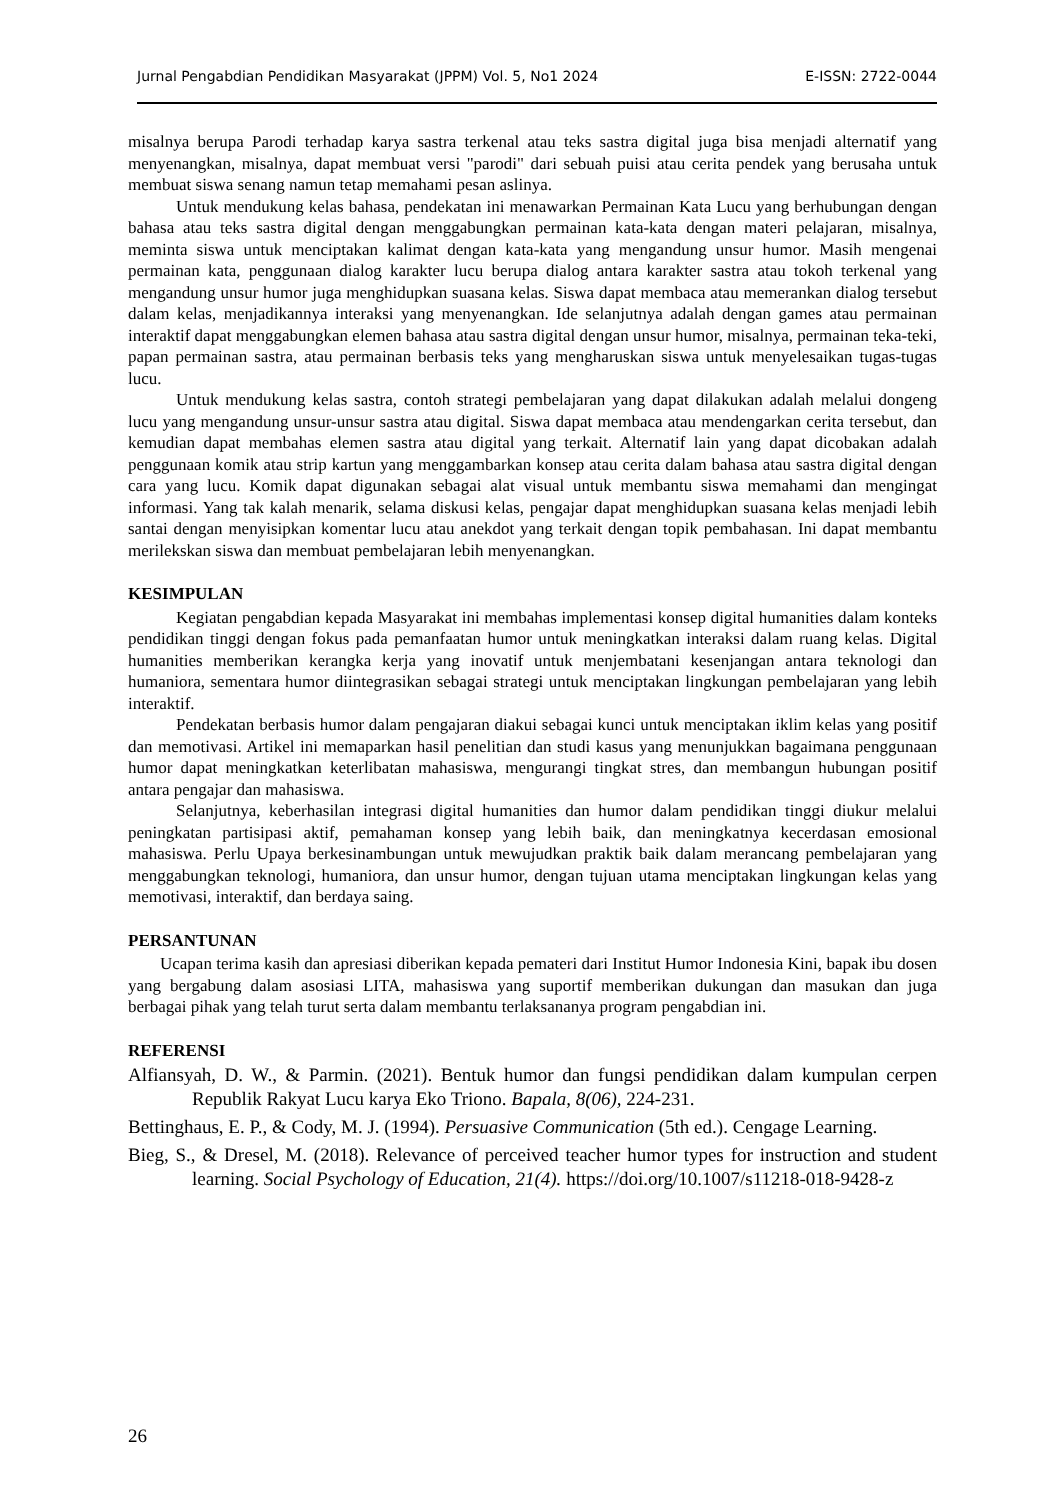Jurnal Pengabdian Pendidikan Masyarakat (JPPM) Vol. 5, No1 2024 E-ISSN: 2722-0044
misalnya berupa Parodi terhadap karya sastra terkenal atau teks sastra digital juga bisa menjadi alternatif yang menyenangkan, misalnya, dapat membuat versi "parodi" dari sebuah puisi atau cerita pendek yang berusaha untuk membuat siswa senang namun tetap memahami pesan aslinya.
Untuk mendukung kelas bahasa, pendekatan ini menawarkan Permainan Kata Lucu yang berhubungan dengan bahasa atau teks sastra digital dengan menggabungkan permainan kata-kata dengan materi pelajaran, misalnya, meminta siswa untuk menciptakan kalimat dengan kata-kata yang mengandung unsur humor. Masih mengenai permainan kata, penggunaan dialog karakter lucu berupa dialog antara karakter sastra atau tokoh terkenal yang mengandung unsur humor juga menghidupkan suasana kelas. Siswa dapat membaca atau memerankan dialog tersebut dalam kelas, menjadikannya interaksi yang menyenangkan. Ide selanjutnya adalah dengan games atau permainan interaktif dapat menggabungkan elemen bahasa atau sastra digital dengan unsur humor, misalnya, permainan teka-teki, papan permainan sastra, atau permainan berbasis teks yang mengharuskan siswa untuk menyelesaikan tugas-tugas lucu.
Untuk mendukung kelas sastra, contoh strategi pembelajaran yang dapat dilakukan adalah melalui dongeng lucu yang mengandung unsur-unsur sastra atau digital. Siswa dapat membaca atau mendengarkan cerita tersebut, dan kemudian dapat membahas elemen sastra atau digital yang terkait. Alternatif lain yang dapat dicobakan adalah penggunaan komik atau strip kartun yang menggambarkan konsep atau cerita dalam bahasa atau sastra digital dengan cara yang lucu. Komik dapat digunakan sebagai alat visual untuk membantu siswa memahami dan mengingat informasi. Yang tak kalah menarik, selama diskusi kelas, pengajar dapat menghidupkan suasana kelas menjadi lebih santai dengan menyisipkan komentar lucu atau anekdot yang terkait dengan topik pembahasan. Ini dapat membantu merilekskan siswa dan membuat pembelajaran lebih menyenangkan.
KESIMPULAN
Kegiatan pengabdian kepada Masyarakat ini membahas implementasi konsep digital humanities dalam konteks pendidikan tinggi dengan fokus pada pemanfaatan humor untuk meningkatkan interaksi dalam ruang kelas. Digital humanities memberikan kerangka kerja yang inovatif untuk menjembatani kesenjangan antara teknologi dan humaniora, sementara humor diintegrasikan sebagai strategi untuk menciptakan lingkungan pembelajaran yang lebih interaktif.
Pendekatan berbasis humor dalam pengajaran diakui sebagai kunci untuk menciptakan iklim kelas yang positif dan memotivasi. Artikel ini memaparkan hasil penelitian dan studi kasus yang menunjukkan bagaimana penggunaan humor dapat meningkatkan keterlibatan mahasiswa, mengurangi tingkat stres, dan membangun hubungan positif antara pengajar dan mahasiswa.
Selanjutnya, keberhasilan integrasi digital humanities dan humor dalam pendidikan tinggi diukur melalui peningkatan partisipasi aktif, pemahaman konsep yang lebih baik, dan meningkatnya kecerdasan emosional mahasiswa. Perlu Upaya berkesinambungan untuk mewujudkan praktik baik dalam merancang pembelajaran yang menggabungkan teknologi, humaniora, dan unsur humor, dengan tujuan utama menciptakan lingkungan kelas yang memotivasi, interaktif, dan berdaya saing.
PERSANTUNAN
Ucapan terima kasih dan apresiasi diberikan kepada pemateri dari Institut Humor Indonesia Kini, bapak ibu dosen yang bergabung dalam asosiasi LITA, mahasiswa yang suportif memberikan dukungan dan masukan dan juga berbagai pihak yang telah turut serta dalam membantu terlaksananya program pengabdian ini.
REFERENSI
Alfiansyah, D. W., & Parmin. (2021). Bentuk humor dan fungsi pendidikan dalam kumpulan cerpen Republik Rakyat Lucu karya Eko Triono. Bapala, 8(06), 224-231.
Bettinghaus, E. P., & Cody, M. J. (1994). Persuasive Communication (5th ed.). Cengage Learning.
Bieg, S., & Dresel, M. (2018). Relevance of perceived teacher humor types for instruction and student learning. Social Psychology of Education, 21(4). https://doi.org/10.1007/s11218-018-9428-z
26